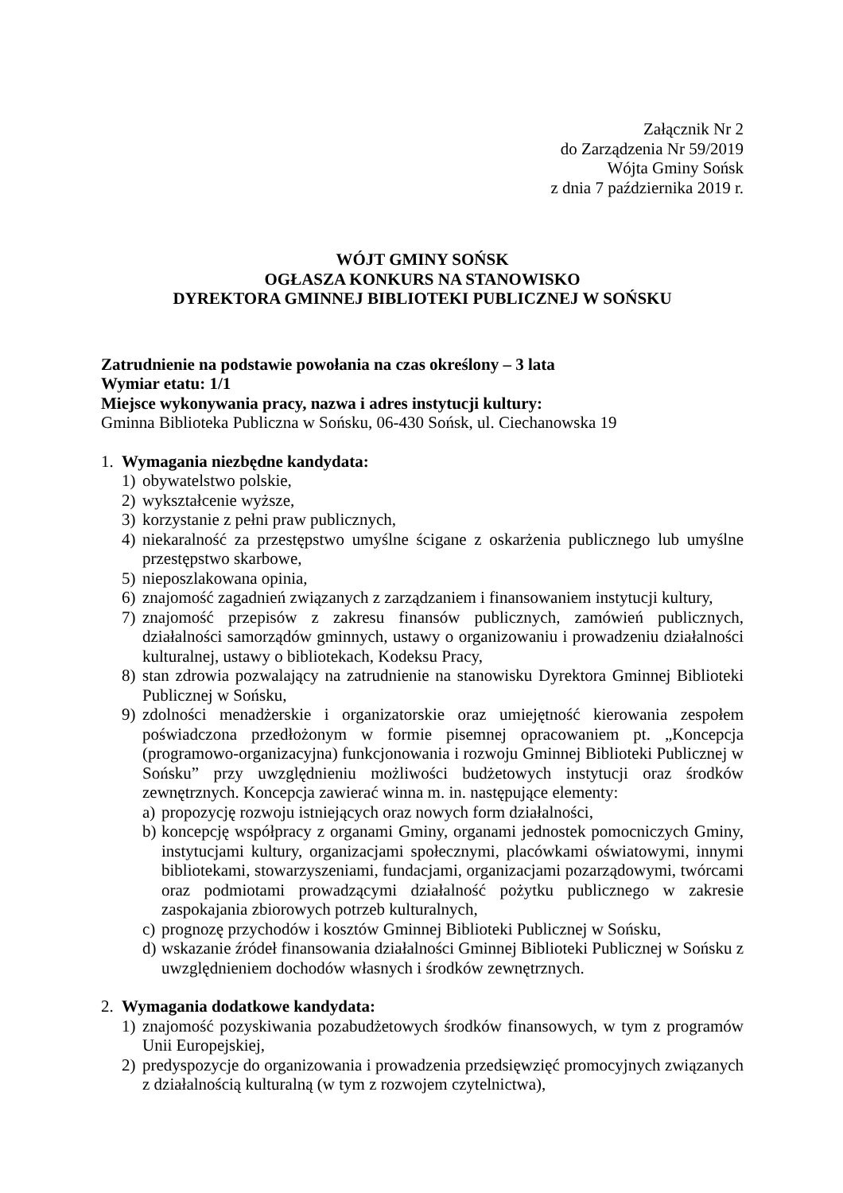Załącznik Nr 2
do Zarządzenia Nr 59/2019
Wójta Gminy Sońsk
z dnia 7 października 2019 r.
WÓJT GMINY SOŃSK
OGŁASZA KONKURS NA STANOWISKO
DYREKTORA GMINNEJ BIBLIOTEKI PUBLICZNEJ W SOŃSKU
Zatrudnienie na podstawie powołania na czas określony – 3 lata
Wymiar etatu: 1/1
Miejsce wykonywania pracy, nazwa i adres instytucji kultury:
Gminna Biblioteka Publiczna w Sońsku, 06-430 Sońsk, ul. Ciechanowska 19
1. Wymagania niezbędne kandydata:
1) obywatelstwo polskie,
2) wykształcenie wyższe,
3) korzystanie z pełni praw publicznych,
4) niekaralność za przestępstwo umyślne ścigane z oskarżenia publicznego lub umyślne przestępstwo skarbowe,
5) nieposzlakowana opinia,
6) znajomość zagadnień związanych z zarządzaniem i finansowaniem instytucji kultury,
7) znajomość przepisów z zakresu finansów publicznych, zamówień publicznych, działalności samorządów gminnych, ustawy o organizowaniu i prowadzeniu działalności kulturalnej, ustawy o bibliotekach, Kodeksu Pracy,
8) stan zdrowia pozwalający na zatrudnienie na stanowisku Dyrektora Gminnej Biblioteki Publicznej w Sońsku,
9) zdolności menadżerskie i organizatorskie oraz umiejętność kierowania zespołem poświadczona przedłożonym w formie pisemnej opracowaniem pt. „Koncepcja (programowo-organizacyjna) funkcjonowania i rozwoju Gminnej Biblioteki Publicznej w Sońsku” przy uwzględnieniu możliwości budżetowych instytucji oraz środków zewnętrznych. Koncepcja zawierać winna m. in. następujące elementy:
a) propozycję rozwoju istniejących oraz nowych form działalności,
b) koncepcję współpracy z organami Gminy, organami jednostek pomocniczych Gminy, instytucjami kultury, organizacjami społecznymi, placówkami oświatowymi, innymi bibliotekami, stowarzyszeniami, fundacjami, organizacjami pozarządowymi, twórcami oraz podmiotami prowadzącymi działalność pożytku publicznego w zakresie zaspokajania zbiorowych potrzeb kulturalnych,
c) prognozę przychodów i kosztów Gminnej Biblioteki Publicznej w Sońsku,
d) wskazanie źródeł finansowania działalności Gminnej Biblioteki Publicznej w Sońsku z uwzględnieniem dochodów własnych i środków zewnętrznych.
2. Wymagania dodatkowe kandydata:
1) znajomość pozyskiwania pozabudżetowych środków finansowych, w tym z programów Unii Europejskiej,
2) predyspozycje do organizowania i prowadzenia przedsięwzięć promocyjnych związanych z działalnością kulturalną (w tym z rozwojem czytelnictwa),